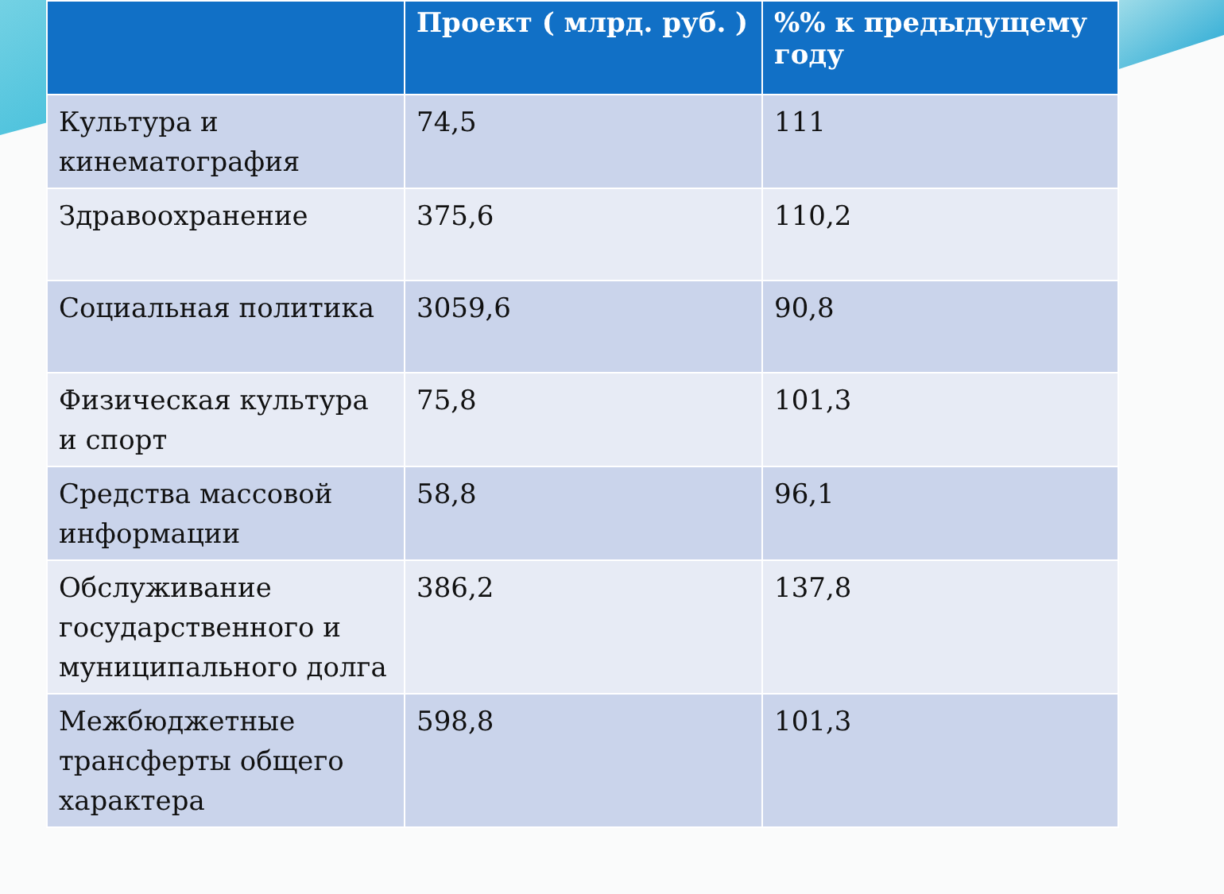| | Проект ( млрд. руб. ) | %% к предыдущему году |
| --- | --- | --- |
| Культура и кинематография | 74,5 | 111 |
| Здравоохранение | 375,6 | 110,2 |
| Социальная политика | 3059,6 | 90,8 |
| Физическая культура и спорт | 75,8 | 101,3 |
| Средства массовой информации | 58,8 | 96,1 |
| Обслуживание государственного и муниципального долга | 386,2 | 137,8 |
| Межбюджетные трансферты общего характера | 598,8 | 101,3 |